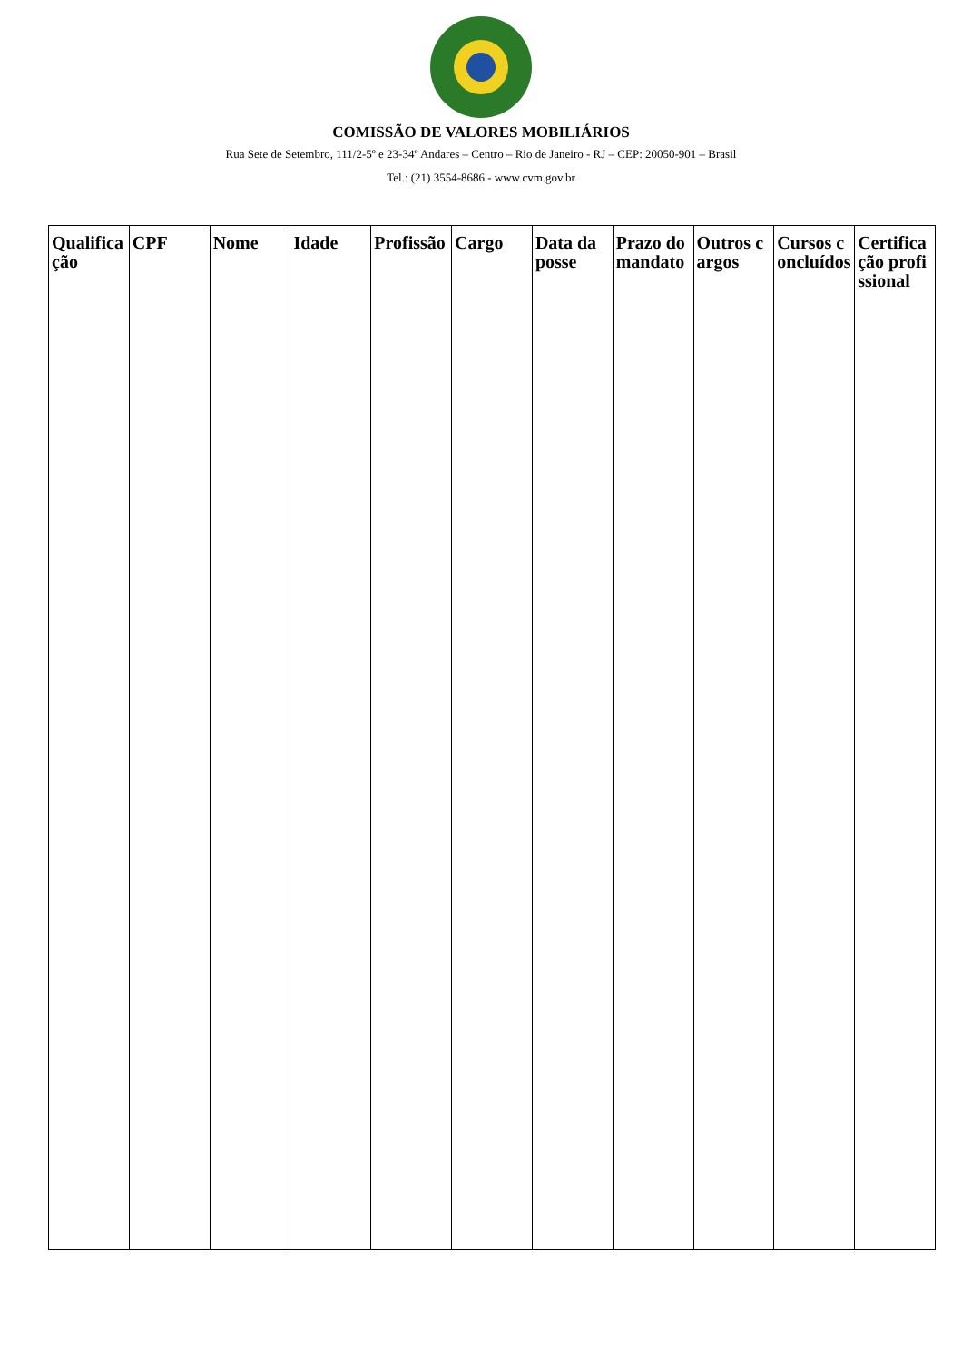COMISSÃO DE VALORES MOBILIÁRIOS
Rua Sete de Setembro, 111/2-5º e 23-34º Andares – Centro – Rio de Janeiro - RJ – CEP: 20050-901 – Brasil
Tel.: (21) 3554-8686 - www.cvm.gov.br
| Qualificação | CPF | Nome | Idade | Profissão | Cargo | Data da posse | Prazo do mandato | Outros cargos | Cursos concluídos | Certificação profissional |
| --- | --- | --- | --- | --- | --- | --- | --- | --- | --- | --- |